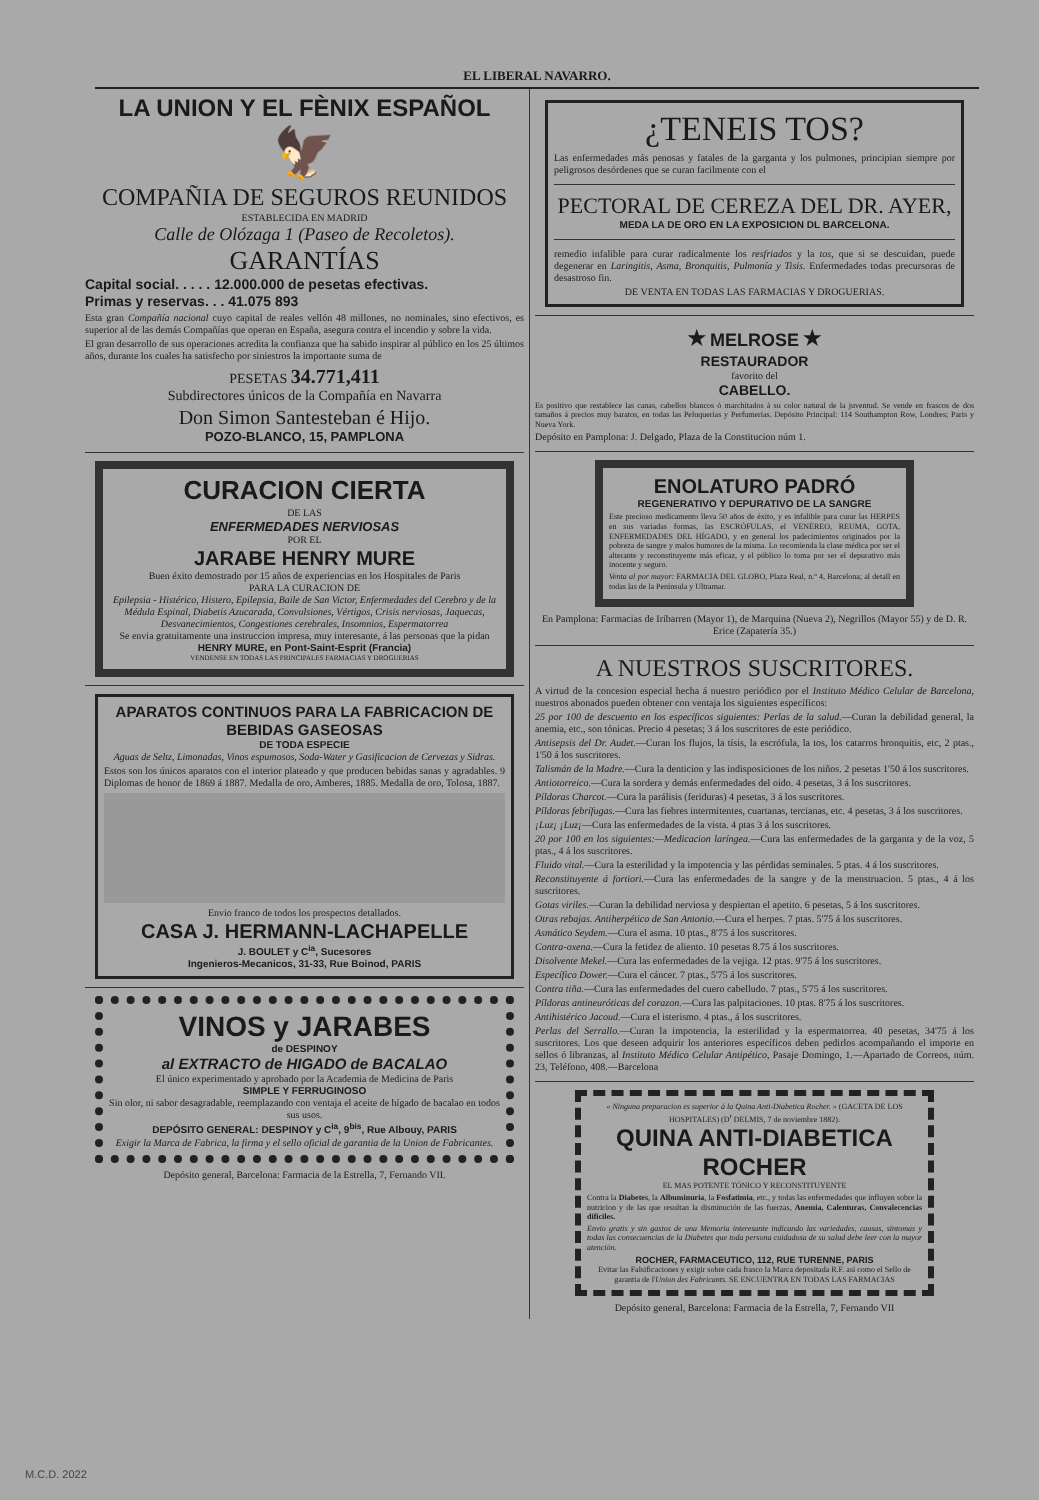EL LIBERAL NAVARRO.
LA UNION Y EL FÈNIX ESPAÑOL
🦅
COMPAÑIA DE SEGUROS REUNIDOS
ESTABLECIDA EN MADRID
Calle de Olózaga 1 (Paseo de Recoletos).
GARANTÍAS
Capital social. . . . . 12.000.000 de pesetas efectivas.
Primas y reservas. . . 41.075 893
Esta gran Compañía nacional cuyo capital de reales vellón 48 millones, no nominales, sino efectivos, es superior al de las demás Compañías que operan en España, asegura contra el incendio y sobre la vida.
El gran desarrollo de sus operaciones acredita la confianza que ha sabido inspirar al público en los 25 últimos años, durante los cuales ha satisfecho por siniestros la importante suma de
PESETAS 34.771,411
Subdirectores únicos de la Compañía en Navarra
Don Simon Santesteban é Hijo.
POZO-BLANCO, 15, PAMPLONA
CURACION CIERTA
DE LAS
ENFERMEDADES NERVIOSAS
POR EL
JARABE HENRY MURE
Buen éxito demostrado por 15 años de experiencias en los Hospitales de Paris
PARA LA CURACION DE
Epilepsia - Histérico, Histero, Epilepsia, Baile de San Victor, Enfermedades del Cerebro y de la Médula Espinal, Diabetis Azucarada, Convulsiones, Vértigos, Crisis nerviosas, Jaquecas, Desvanecimientos, Congestiones cerebrales, Insomnios, Espermatorrea
Se envia gratuitamente una instruccion impresa, muy interesante, á las personas que la pidan
HENRY MURE, en Pont-Saint-Esprit (Francia)
VENDENSE EN TODAS LAS PRINCIPALES FARMACIAS Y DROGUERIAS
APARATOS CONTINUOS PARA LA FABRICACION DE BEBIDAS GASEOSAS
DE TODA ESPECIE
Aguas de Seltz, Limonadas, Vinos espumosos, Soda-Water y Gasificacion de Cervezas y Sidras.
Estos son los únicos aparatos con el interior plateado y que producen bebidas sanas y agradables. 9 Diplomas de honor de 1869 á 1887. Medalla de oro, Amberes, 1885. Medalla de oro, Tolosa, 1887.
Envio franco de todos los prospectos detallados.
CASA J. HERMANN-LACHAPELLE
J. BOULET y C<sup>ia</sup>, Sucesores
Ingenieros-Mecanicos, 31-33, Rue Boinod, PARIS
VINOS y JARABES
de DESPINOY
al EXTRACTO de HIGADO de BACALAO
El único experimentado y aprobado por la Academia de Medicina de Paris
SIMPLE Y FERRUGINOSO
Sin olor, ni sabor desagradable, reemplazando con ventaja el aceite de hígado de bacalao en todos sus usos.
DEPÓSITO GENERAL: DESPINOY y C<sup>ia</sup>, 9<sup>bis</sup>, Rue Albouy, PARIS
Exigir la Marca de Fabrica, la firma y el sello oficial de garantia de la Union de Fabricantes.
Depósito general, Barcelona: Farmacia de la Estrella, 7, Fernando VII.
¿TENEIS TOS?
Las enfermedades más penosas y fatales de la garganta y los pulmones, principian siempre por peligrosos desórdenes que se curan facilmente con el
PECTORAL DE CEREZA DEL DR. AYER,
MEDA LA DE ORO EN LA EXPOSICION DL BARCELONA.
remedio infalible para curar radicalmente los resfriados y la tos, que si se descuidan, puede degenerar en Laringitis, Asma, Bronquitis, Pulmonía y Tisis. Enfermedades todas precursoras de desastroso fin.
DE VENTA EN TODAS LAS FARMACIAS Y DROGUERIAS.
★ MELROSE ★
RESTAURADOR
favorito del
CABELLO.
Es positivo que restablece las canas, cabellos blancos ó marchitados á su color natural de la juventud. Se vende en frascos de dos tamaños á precios muy baratos, en todas las Peluquerías y Perfumerías. Depósito Principal: 114 Southampton Row, Londres; Paris y Nueva York.
Depósito en Pamplona: J. Delgado, Plaza de la Constitucion núm 1.
ENOLATURO PADRÓ
REGENERATIVO Y DEPURATIVO DE LA SANGRE
Este precioso medicamento lleva 50 años de éxito, y es infalible para curar las HERPES en sus variadas formas, las ESCRÓFULAS, el VENÉREO, REUMA, GOTA, ENFERMEDADES DEL HÍGADO, y en general los padecimientos originados por la pobreza de sangre y malos humores de la misma. Lo recomienda la clase médica por ser el alterante y reconstituyente más eficaz, y el público lo toma por ser el depurativo más inocente y seguro.
Venta al por mayor: FARMACIA DEL GLOBO, Plaza Real, n.º 4, Barcelona; al detall en todas las de la Península y Ultramar.
En Pamplona: Farmacias de Iribarren (Mayor 1), de Marquina (Nueva 2), Negrillos (Mayor 55) y de D. R. Erice (Zapatería 35.)
A NUESTROS SUSCRITORES.
A virtud de la concesion especial hecha á nuestro periódico por el Instituto Médico Celular de Barcelona, nuestros abonados pueden obtener con ventaja los siguientes específicos:
25 por 100 de descuento en los específicos siguientes: Perlas de la salud.—Curan la debilidad general, la anemia, etc., son tónicas. Precio 4 pesetas; 3 á los suscritores de este periódico.
Antisepsis del Dr. Audet.—Curan los flujos, la tísis, la escrófula, la tos, los catarros bronquitis, etc, 2 ptas., 1'50 á los suscritores.
Talismán de la Madre.—Cura la denticion y las indisposiciones de los niños. 2 pesetas 1'50 á los suscritores.
Antiotorreico.—Cura la sordera y demás enfermedades del oido. 4 pesetas, 3 á los suscritores.
Píldoras Charcot.—Cura la parálisis (feriduras) 4 pesetas, 3 á los suscritores.
Píldoras febrífugas.—Cura las fiebres intermitentes, cuartanas, tercianas, etc. 4 pesetas, 3 á los suscritores.
¡Luz¡ ¡Luz¡—Cura las enfermedades de la vista. 4 ptas 3 á los suscritores.
20 por 100 en los siguientes:—Medicacion laríngea.—Cura las enfermedades de la garganta y de la voz, 5 ptas., 4 á los suscritores.
Fluido vital.—Cura la esterilidad y la impotencia y las pérdidas seminales. 5 ptas. 4 á los suscritores.
Reconstituyente á fortiori.—Cura las enfermedades de la sangre y de la menstruacion. 5 ptas., 4 á los suscritores.
Gotas viriles.—Curan la debilidad nerviosa y despiertan el apetito. 6 pesetas, 5 á los suscritores.
Otras rebajas. Antiherpético de San Antonio.—Cura el herpes. 7 ptas. 5'75 á los suscritores.
Asmático Seydem.—Cura el asma. 10 ptas., 8'75 á los suscritores.
Contra-oxena.—Cura la fetidez de aliento. 10 pesetas 8.75 á los suscritores.
Disolvente Mekel.—Cura las enfermedades de la vejiga. 12 ptas. 9'75 á los suscritores.
Específico Dower.—Cura el cáncer. 7 ptas., 5'75 á los suscritores.
Contra tiña.—Cura las enfermedades del cuero cabelludo. 7 ptas., 5'75 á los suscritores.
Píldoras antineuróticas del corazon.—Cura las palpitaciones. 10 ptas. 8'75 á los suscritores.
Antihistérico Jacoud.—Cura el isterismo. 4 ptas., á los suscritores.
Perlas del Serrallo.—Curan la impotencia, la esterilidad y la espermatorrea. 40 pesetas, 34'75 á los suscritores. Los que deseen adquirir los anteriores específicos deben pedirlos acompañando el importe en sellos ó libranzas, al Instituto Médico Celular Antipético, Pasaje Domingo, 1.—Apartado de Correos, núm. 23, Teléfono, 408.—Barcelona
« Ninguna preparacion es superior á la Quina Anti-Diabetica Rocher. » (GACETA DE LOS HOSPITALES) (D<sup>r</sup> DELMIS, 7 de noviembre 1882).
QUINA ANTI-DIABETICA ROCHER
EL MAS POTENTE TÓNICO Y RECONSTITUYENTE
Contra la Diabetes, la Albuminuria, la Fosfatimia, etc., y todas las enfermedades que influyen sobre la nutricion y de las que resultan la disminución de las fuerzas, Anemia, Calenturas, Convalecencias difíciles.
Envio gratis y sin gastos de una Memoria interesante indicando las variedades, causas, síntomas y todas las consecuencias de la Diabetes que toda persona cuidadosa de su salud debe leer con la mayor atención.
ROCHER, FARMACEUTICO, 112, RUE TURENNE, PARIS
Evitar las Falsificaciones y exigir sobre cada frasco la Marca depositada R.F. así como el Sello de garantia de l'Union des Fabricants. SE ENCUENTRA EN TODAS LAS FARMACIAS
Depósito general, Barcelona: Farmacia de la Estrella, 7, Fernando VII
M.C.D. 2022